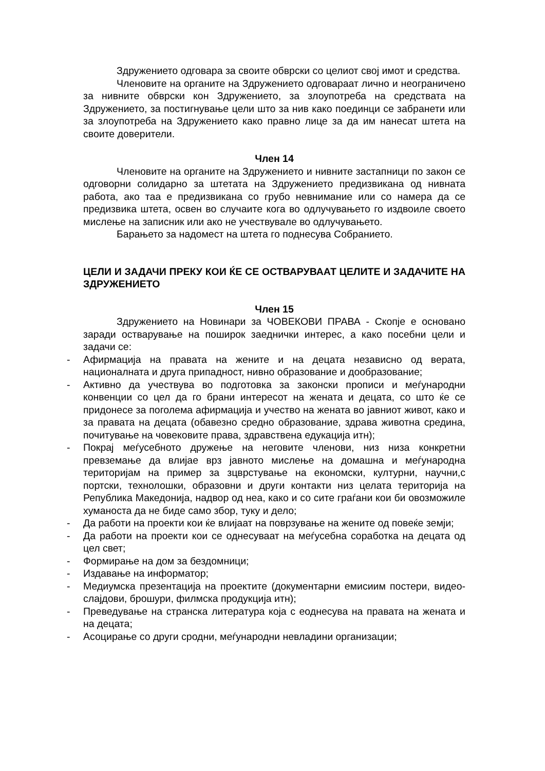Здружението одговара за своите обврски со целиот свој имот и средства.
Членовите на органите на Здружението одговараат лично и неограничено за нивните обврски кон Здружението, за злоупотреба на средствата на Здружението, за постигнување цели што за нив како поединци се забранети или за злоупотреба на Здружението како правно лице за да им нанесат штета на своите доверители.
Член 14
Членовите на органите на Здружението и нивните застапници по закон се одговорни солидарно за штетата на Здружението предизвикана од нивната работа, ако таа е предизвикана со грубо невнимание или со намера да се предизвика штета, освен во случаите кога во одлучувањето го издвоиле своето мислење на записник или ако не учествувале во одлучувањето.
Барањето за надомест на штета го поднесува Собранието.
ЦЕЛИ И ЗАДАЧИ ПРЕКУ КОИ ЌЕ СЕ ОСТВАРУВААТ ЦЕЛИТЕ И ЗАДАЧИТЕ НА ЗДРУЖЕНИЕТО
Член 15
Здружението на Новинари за ЧОВЕКОВИ ПРАВА - Скопје е основано заради остварување на поширок заеднички интерес, а како посебни цели и задачи се:
- Афирмација на правата на жените и на децата независно од верата, националната и друга припадност, нивно образование и дообразование;
- Активно да учествува во подготовка за законски прописи и меѓународни конвенции со цел да го брани интересот на жената и децата, со што ќе се придонесе за поголема афирмација и учество на жената во јавниот живот, како и за правата на децата (обавезно средно образование, здрава животна средина, почитување на човековите права, здравствена едукација итн);
- Покрај меѓусебното дружење на неговите членови, низ низа конкретни превземање да влијае врз јавното мислење на домашна и меѓународна територијам на пример за зцврстување на економски, културни, научни,с портски, технолошки, образовни и други контакти низ целата територија на Република Македонија, надвор од неа, како и со сите граѓани кои би овозможиле хуманоста да не биде само збор, туку и дело;
- Да работи на проекти кои ќе влијаат на поврзување на жените од повеќе земји;
- Да работи на проекти кои се однесуваат на меѓусебна соработка на децата од цел свет;
- Формирање на дом за бездомници;
- Издавање на информатор;
- Медиумска презентација на проектите (документарни емисиим постери, видео-слајдови, брошури, филмска продукција итн);
- Преведување на странска литература која с еоднесува на правата на жената и на децата;
- Асоцирање со други сродни, меѓународни невладини организации;